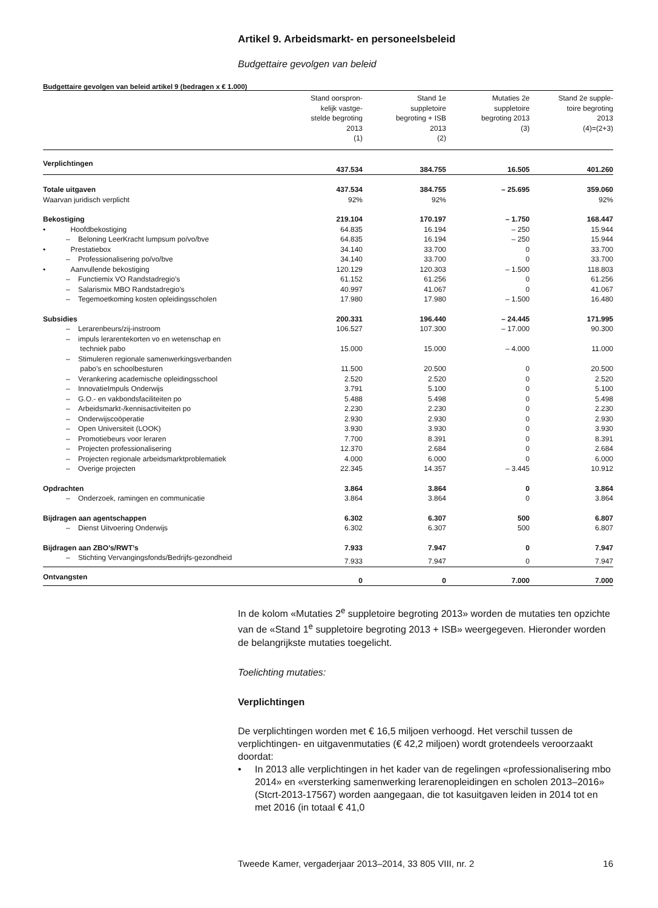Artikel 9. Arbeidsmarkt- en personeelsbeleid
Budgettaire gevolgen van beleid
Budgettaire gevolgen van beleid artikel 9 (bedragen x € 1.000)
| | Stand oorspron- kelijk vastge- stelde begroting 2013 (1) | Stand 1e suppletoire begroting + ISB 2013 (2) | Mutaties 2e suppletoire begroting 2013 (3) | Stand 2e supple- toire begroting 2013 (4)=(2+3) |
| --- | --- | --- | --- | --- |
| Verplichtingen | 437.534 | 384.755 | 16.505 | 401.260 |
| Totale uitgaven | 437.534 | 384.755 | – 25.695 | 359.060 |
| Waarvan juridisch verplicht | 92% | 92% | | 92% |
| Bekostiging | 219.104 | 170.197 | – 1.750 | 168.447 |
| • Hoofdbekostiging | 64.835 | 16.194 | – 250 | 15.944 |
| – Beloning LeerKracht lumpsum po/vo/bve | 64.835 | 16.194 | – 250 | 15.944 |
| • Prestatiebox | 34.140 | 33.700 | 0 | 33.700 |
| – Professionalisering po/vo/bve | 34.140 | 33.700 | 0 | 33.700 |
| • Aanvullende bekostiging | 120.129 | 120.303 | – 1.500 | 118.803 |
| – Functiemix VO Randstadregio’s | 61.152 | 61.256 | 0 | 61.256 |
| – Salarismix MBO Randstadregio’s | 40.997 | 41.067 | 0 | 41.067 |
| – Tegemoetkoming kosten opleidingsscholen | 17.980 | 17.980 | – 1.500 | 16.480 |
| Subsidies | 200.331 | 196.440 | – 24.445 | 171.995 |
| – Lerarenbeurs/zij-instroom | 106.527 | 107.300 | – 17.000 | 90.300 |
| – impuls lerarentekorten vo en wetenschap en techniek pabo | 15.000 | 15.000 | – 4.000 | 11.000 |
| – Stimuleren regionale samenwerkingsverbanden pabo’s en schoolbesturen | 11.500 | 20.500 | 0 | 20.500 |
| – Verankering academische opleidingsschool | 2.520 | 2.520 | 0 | 2.520 |
| – InnovatieImpuls Onderwijs | 3.791 | 5.100 | 0 | 5.100 |
| – G.O.- en vakbondsfaciliteiten po | 5.488 | 5.498 | 0 | 5.498 |
| – Arbeidsmarkt-/kennisactiviteiten po | 2.230 | 2.230 | 0 | 2.230 |
| – Onderwijscoöperatie | 2.930 | 2.930 | 0 | 2.930 |
| – Open Universiteit (LOOK) | 3.930 | 3.930 | 0 | 3.930 |
| – Promotiebeurs voor leraren | 7.700 | 8.391 | 0 | 8.391 |
| – Projecten professionalisering | 12.370 | 2.684 | 0 | 2.684 |
| – Projecten regionale arbeidsmarktproblematiek | 4.000 | 6.000 | 0 | 6.000 |
| – Overige projecten | 22.345 | 14.357 | – 3.445 | 10.912 |
| Opdrachten | 3.864 | 3.864 | 0 | 3.864 |
| – Onderzoek, ramingen en communicatie | 3.864 | 3.864 | 0 | 3.864 |
| Bijdragen aan agentschappen | 6.302 | 6.307 | 500 | 6.807 |
| – Dienst Uitvoering Onderwijs | 6.302 | 6.307 | 500 | 6.807 |
| Bijdragen aan ZBO’s/RWT’s | 7.933 | 7.947 | 0 | 7.947 |
| – Stichting Vervangingsfonds/Bedrijfs-gezondheid | 7.933 | 7.947 | 0 | 7.947 |
| Ontvangsten | 0 | 0 | 7.000 | 7.000 |
In de kolom «Mutaties 2<sup>e</sup> suppletoire begroting 2013» worden de mutaties ten opzichte van de «Stand 1<sup>e</sup> suppletoire begroting 2013 + ISB» weergegeven. Hieronder worden de belangrijkste mutaties toegelicht.
Toelichting mutaties:
Verplichtingen
De verplichtingen worden met € 16,5 miljoen verhoogd. Het verschil tussen de verplichtingen- en uitgavenmutaties (€ 42,2 miljoen) wordt grotendeels veroorzaakt doordat:
• In 2013 alle verplichtingen in het kader van de regelingen «professionalisering mbo 2014» en «versterking samenwerking lerarenopleidingen en scholen 2013–2016» (Stcrt-2013-17567) worden aangegaan, die tot kasuitgaven leiden in 2014 tot en met 2016 (in totaal € 41,0
Tweede Kamer, vergaderjaar 2013–2014, 33 805 VIII, nr. 2 16